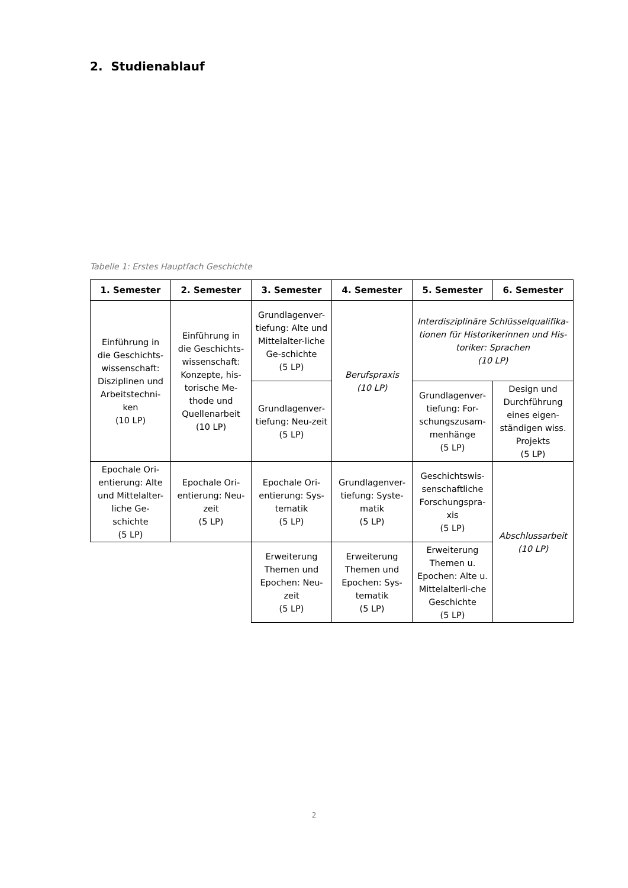2. Studienablauf
Tabelle 1: Erstes Hauptfach Geschichte
| 1. Semester | 2. Semester | 3. Semester | 4. Semester | 5. Semester | 6. Semester |
| --- | --- | --- | --- | --- | --- |
| Einführung in die Geschichts­wissenschaft: Disziplinen und Arbeitstechni-ken (10 LP) | Einführung in die Geschichts­wissenschaft: Konzepte, his-torische Me-thode und Quellenarbeit (10 LP) | Grundlagenver-tiefung: Alte und Mittelalter-liche Ge-schichte (5 LP) | Berufspraxis (10 LP) | Interdisziplinäre Schlüsselqualifika-tionen für Historikerinnen und His-toriker: Sprachen (10 LP) | |
| | | Grundlagenver-tiefung: Neu-zeit (5 LP) | | Grundlagenver-tiefung: For-schungszusam-menhänge (5 LP) | Design und Durchführung eines eigen-ständigen wiss. Projekts (5 LP) |
| Epochale Ori-entierung: Alte und Mittelalter-liche Ge-schichte (5 LP) | Epochale Ori-entierung: Neu-zeit (5 LP) | Epochale Ori-entierung: Sys-tematik (5 LP) | Grundlagenver-tiefung: Syste-matik (5 LP) | Geschichtswis-senschaftliche Forschungspra-xis (5 LP) | Abschlussarbeit (10 LP) |
| | | Erweiterung Themen und Epochen: Neu-zeit (5 LP) | Erweiterung Themen und Epochen: Sys-tematik (5 LP) | Erweiterung Themen u. Epochen: Alte u. Mittelalterli-che Geschichte (5 LP) | |
2